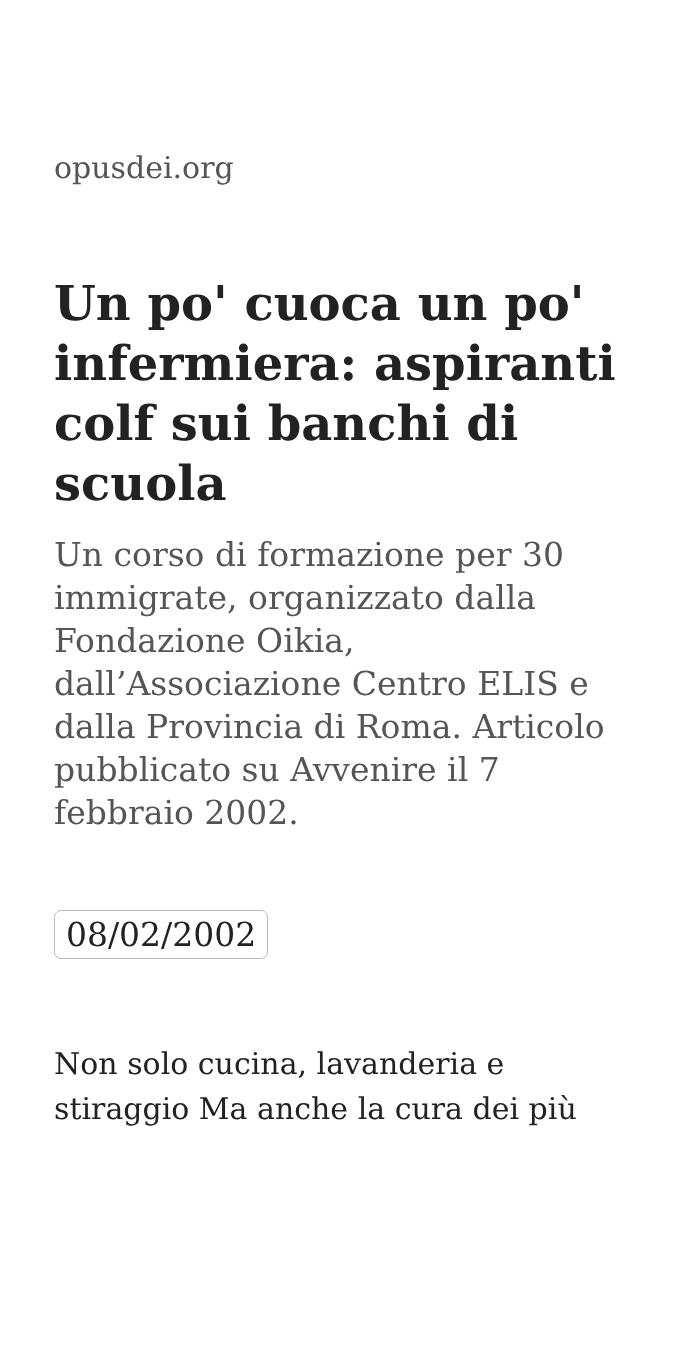opusdei.org
Un po' cuoca un po' infermiera: aspiranti colf sui banchi di scuola
Un corso di formazione per 30 immigrate, organizzato dalla Fondazione Oikia, dall’Associazione Centro ELIS e dalla Provincia di Roma. Articolo pubblicato su Avvenire il 7 febbraio 2002.
08/02/2002
Non solo cucina, lavanderia e stiraggio Ma anche la cura dei più